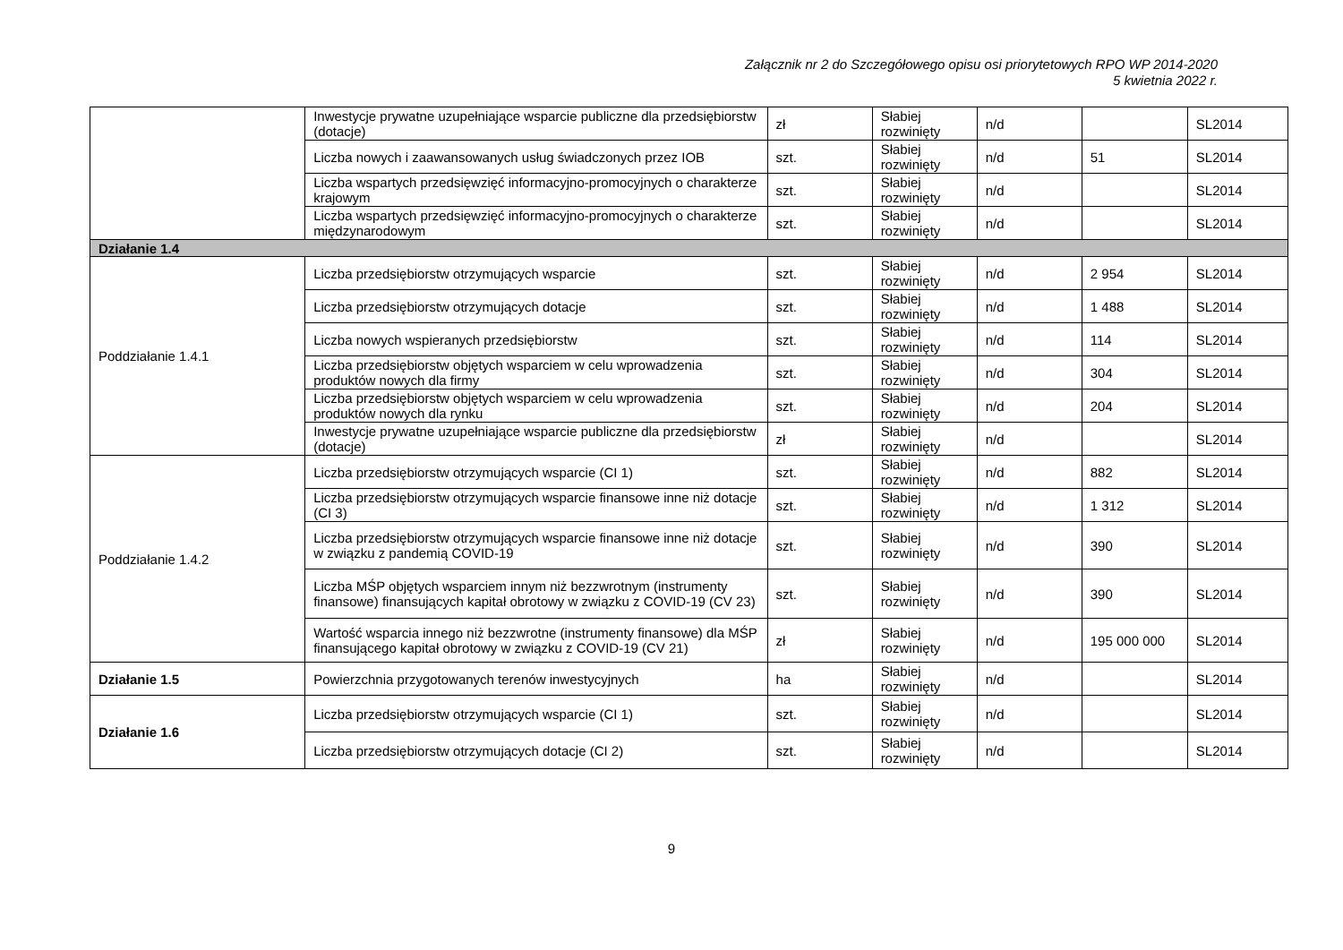Załącznik nr 2 do Szczegółowego opisu osi priorytetowych RPO WP 2014-2020
5 kwietnia 2022 r.
| | Inwestycje prywatne uzupełniające wsparcie publiczne dla przedsiębiorstw (dotacje) | zł | Słabiej rozwinięty | n/d | | SL2014 |
| | Liczba nowych i zaawansowanych usług świadczonych przez IOB | szt. | Słabiej rozwinięty | n/d | 51 | SL2014 |
| | Liczba wspartych przedsięwzięć informacyjno-promocyjnych o charakterze krajowym | szt. | Słabiej rozwinięty | n/d | | SL2014 |
| | Liczba wspartych przedsięwzięć informacyjno-promocyjnych o charakterze międzynarodowym | szt. | Słabiej rozwinięty | n/d | | SL2014 |
| Działanie 1.4 | | | | | | |
| Poddziałanie 1.4.1 | Liczba przedsiębiorstw otrzymujących wsparcie | szt. | Słabiej rozwinięty | n/d | 2 954 | SL2014 |
| | Liczba przedsiębiorstw otrzymujących dotacje | szt. | Słabiej rozwinięty | n/d | 1 488 | SL2014 |
| | Liczba nowych wspieranych przedsiębiorstw | szt. | Słabiej rozwinięty | n/d | 114 | SL2014 |
| | Liczba przedsiębiorstw objętych wsparciem w celu wprowadzenia produktów nowych dla firmy | szt. | Słabiej rozwinięty | n/d | 304 | SL2014 |
| | Liczba przedsiębiorstw objętych wsparciem w celu wprowadzenia produktów nowych dla rynku | szt. | Słabiej rozwinięty | n/d | 204 | SL2014 |
| | Inwestycje prywatne uzupełniające wsparcie publiczne dla przedsiębiorstw (dotacje) | zł | Słabiej rozwinięty | n/d | | SL2014 |
| Poddziałanie 1.4.2 | Liczba przedsiębiorstw otrzymujących wsparcie (CI 1) | szt. | Słabiej rozwinięty | n/d | 882 | SL2014 |
| | Liczba przedsiębiorstw otrzymujących wsparcie finansowe inne niż dotacje (CI 3) | szt. | Słabiej rozwinięty | n/d | 1 312 | SL2014 |
| | Liczba przedsiębiorstw otrzymujących wsparcie finansowe inne niż dotacje w związku z pandemią COVID-19 | szt. | Słabiej rozwinięty | n/d | 390 | SL2014 |
| | Liczba MŚP objętych wsparciem innym niż bezzwrotnym (instrumenty finansowe) finansujących kapitał obrotowy w związku z COVID-19 (CV 23) | szt. | Słabiej rozwinięty | n/d | 390 | SL2014 |
| | Wartość wsparcia innego niż bezzwrotne (instrumenty finansowe) dla MŚP finansującego kapitał obrotowy w związku z COVID-19 (CV 21) | zł | Słabiej rozwinięty | n/d | 195 000 000 | SL2014 |
| Działanie 1.5 | Powierzchnia przygotowanych terenów inwestycyjnych | ha | Słabiej rozwinięty | n/d | | SL2014 |
| Działanie 1.6 | Liczba przedsiębiorstw otrzymujących wsparcie (CI 1) | szt. | Słabiej rozwinięty | n/d | | SL2014 |
| | Liczba przedsiębiorstw otrzymujących dotacje (CI 2) | szt. | Słabiej rozwinięty | n/d | | SL2014 |
9